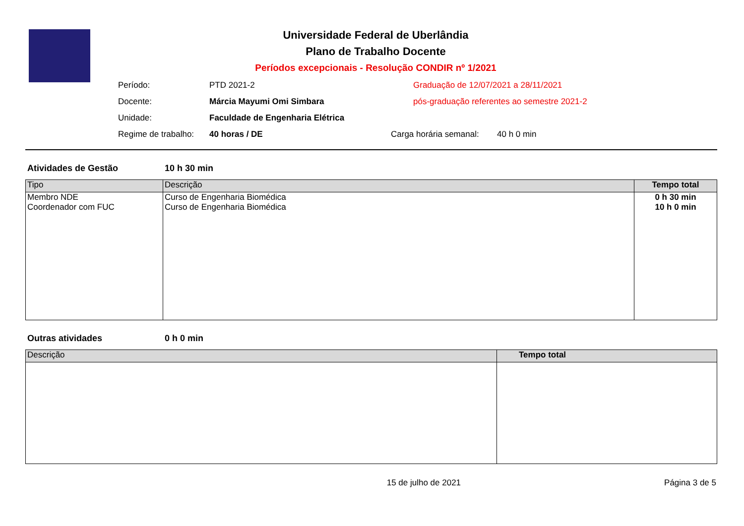Universidade Federal de Uberlândia
Plano de Trabalho Docente
Períodos excepcionais - Resolução CONDIR nº 1/2021
| Período: | PTD 2021-2 | Graduação de 12/07/2021 a 28/11/2021 | |
| Docente: | Márcia Mayumi Omi Simbara | pós-graduação referentes ao semestre 2021-2 | |
| Unidade: | Faculdade de Engenharia Elétrica | | |
| Regime de trabalho: | 40 horas / DE | Carga horária semanal: | 40 h 0 min |
Atividades de Gestão 10 h 30 min
| Tipo | Descrição | Tempo total |
| --- | --- | --- |
| Membro NDE Coordenador com FUC | Curso de Engenharia Biomédica Curso de Engenharia Biomédica | 0 h 30 min 10 h 0 min |
Outras atividades 0 h 0 min
| Descrição | Tempo total |
| --- | --- |
15 de julho de 2021 Página 3 de 5